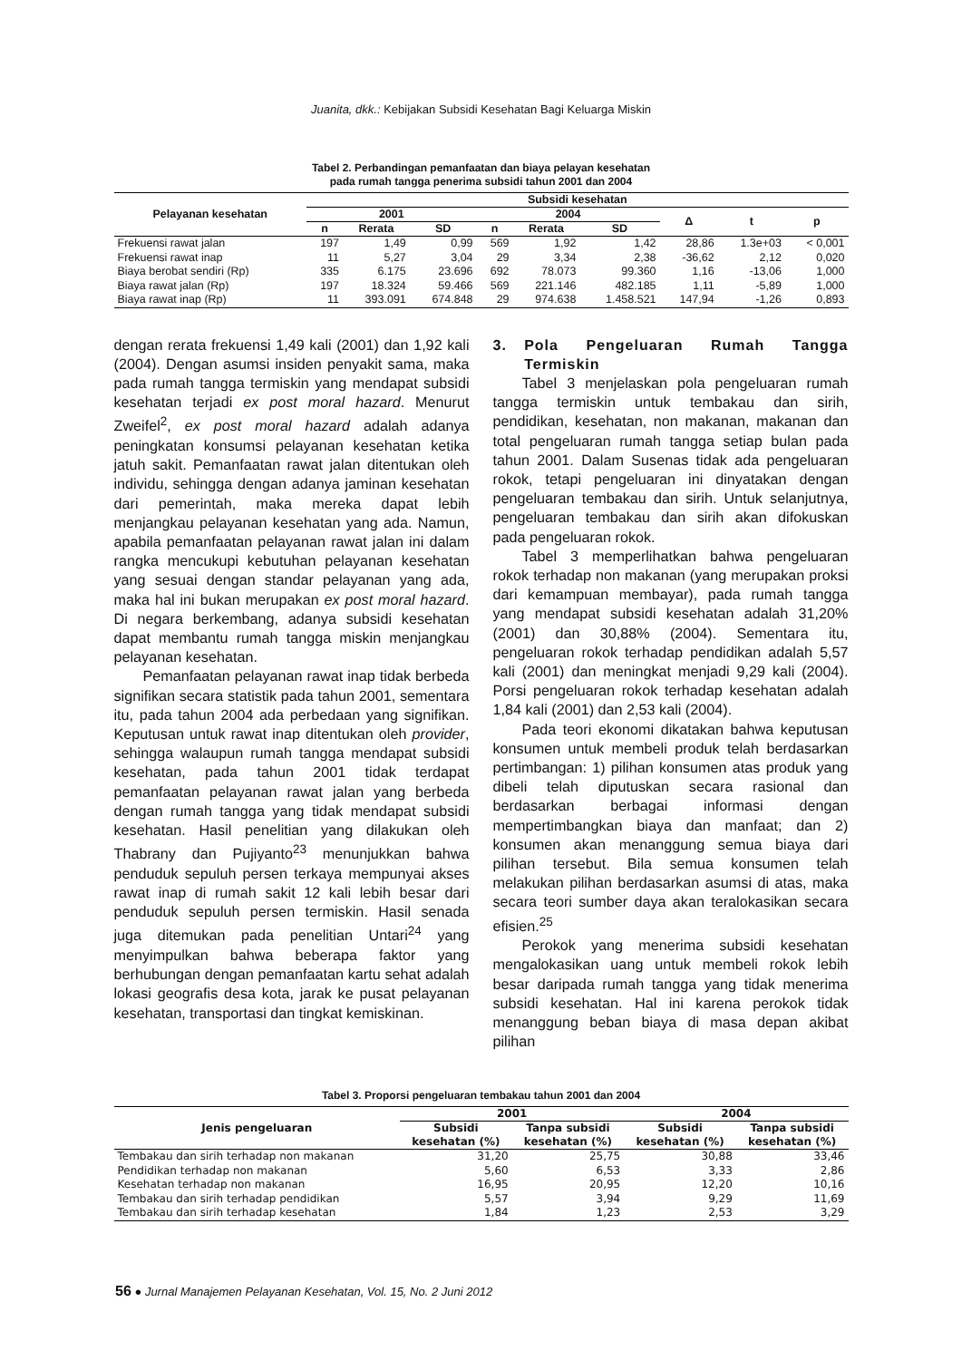Juanita, dkk.: Kebijakan Subsidi Kesehatan Bagi Keluarga Miskin
Tabel 2. Perbandingan pemanfaatan dan biaya pelayan kesehatan
pada rumah tangga penerima subsidi tahun 2001 dan 2004
| Pelayanan kesehatan | Subsidi kesehatan | | | | | | | | |
| --- | --- | --- | --- | --- | --- | --- | --- | --- | --- |
| | 2001 | | | 2004 | | | Δ | t | p |
| | n | Rerata | SD | n | Rerata | SD | | | |
| Frekuensi rawat jalan | 197 | 1,49 | 0,99 | 569 | 1,92 | 1,42 | 28,86 | 1.3e+03 | < 0,001 |
| Frekuensi rawat inap | 11 | 5,27 | 3,04 | 29 | 3,34 | 2,38 | -36,62 | 2,12 | 0,020 |
| Biaya berobat sendiri (Rp) | 335 | 6.175 | 23.696 | 692 | 78.073 | 99.360 | 1,16 | -13,06 | 1,000 |
| Biaya rawat jalan (Rp) | 197 | 18.324 | 59.466 | 569 | 221.146 | 482.185 | 1,11 | -5,89 | 1,000 |
| Biaya rawat inap (Rp) | 11 | 393.091 | 674.848 | 29 | 974.638 | 1.458.521 | 147,94 | -1,26 | 0,893 |
dengan rerata frekuensi 1,49 kali (2001) dan 1,92 kali (2004). Dengan asumsi insiden penyakit sama, maka pada rumah tangga termiskin yang mendapat subsidi kesehatan terjadi ex post moral hazard. Menurut Zweifel<sup>2</sup>, ex post moral hazard adalah adanya peningkatan konsumsi pelayanan kesehatan ketika jatuh sakit. Pemanfaatan rawat jalan ditentukan oleh individu, sehingga dengan adanya jaminan kesehatan dari pemerintah, maka mereka dapat lebih menjangkau pelayanan kesehatan yang ada. Namun, apabila pemanfaatan pelayanan rawat jalan ini dalam rangka mencukupi kebutuhan pelayanan kesehatan yang sesuai dengan standar pelayanan yang ada, maka hal ini bukan merupakan ex post moral hazard. Di negara berkembang, adanya subsidi kesehatan dapat membantu rumah tangga miskin menjangkau pelayanan kesehatan.
Pemanfaatan pelayanan rawat inap tidak berbeda signifikan secara statistik pada tahun 2001, sementara itu, pada tahun 2004 ada perbedaan yang signifikan. Keputusan untuk rawat inap ditentukan oleh provider, sehingga walaupun rumah tangga mendapat subsidi kesehatan, pada tahun 2001 tidak terdapat pemanfaatan pelayanan rawat jalan yang berbeda dengan rumah tangga yang tidak mendapat subsidi kesehatan. Hasil penelitian yang dilakukan oleh Thabrany dan Pujiyanto<sup>23</sup> menunjukkan bahwa penduduk sepuluh persen terkaya mempunyai akses rawat inap di rumah sakit 12 kali lebih besar dari penduduk sepuluh persen termiskin. Hasil senada juga ditemukan pada penelitian Untari<sup>24</sup> yang menyimpulkan bahwa beberapa faktor yang berhubungan dengan pemanfaatan kartu sehat adalah lokasi geografis desa kota, jarak ke pusat pelayanan kesehatan, transportasi dan tingkat kemiskinan.
3. Pola Pengeluaran Rumah Tangga Termiskin
Tabel 3 menjelaskan pola pengeluaran rumah tangga termiskin untuk tembakau dan sirih, pendidikan, kesehatan, non makanan, makanan dan total pengeluaran rumah tangga setiap bulan pada tahun 2001. Dalam Susenas tidak ada pengeluaran rokok, tetapi pengeluaran ini dinyatakan dengan pengeluaran tembakau dan sirih. Untuk selanjutnya, pengeluaran tembakau dan sirih akan difokuskan pada pengeluaran rokok.
Tabel 3 memperlihatkan bahwa pengeluaran rokok terhadap non makanan (yang merupakan proksi dari kemampuan membayar), pada rumah tangga yang mendapat subsidi kesehatan adalah 31,20% (2001) dan 30,88% (2004). Sementara itu, pengeluaran rokok terhadap pendidikan adalah 5,57 kali (2001) dan meningkat menjadi 9,29 kali (2004). Porsi pengeluaran rokok terhadap kesehatan adalah 1,84 kali (2001) dan 2,53 kali (2004).
Pada teori ekonomi dikatakan bahwa keputusan konsumen untuk membeli produk telah berdasarkan pertimbangan: 1) pilihan konsumen atas produk yang dibeli telah diputuskan secara rasional dan berdasarkan berbagai informasi dengan mempertimbangkan biaya dan manfaat; dan 2) konsumen akan menanggung semua biaya dari pilihan tersebut. Bila semua konsumen telah melakukan pilihan berdasarkan asumsi di atas, maka secara teori sumber daya akan teralokasikan secara efisien.<sup>25</sup>
Perokok yang menerima subsidi kesehatan mengalokasikan uang untuk membeli rokok lebih besar daripada rumah tangga yang tidak menerima subsidi kesehatan. Hal ini karena perokok tidak menanggung beban biaya di masa depan akibat pilihan
Tabel 3. Proporsi pengeluaran tembakau tahun 2001 dan 2004
| Jenis pengeluaran | 2001 | | 2004 | |
| --- | --- | --- | --- | --- |
| | Subsidi kesehatan (%) | Tanpa subsidi kesehatan (%) | Subsidi kesehatan (%) | Tanpa subsidi kesehatan (%) |
| Tembakau dan sirih terhadap non makanan | 31,20 | 25,75 | 30,88 | 33,46 |
| Pendidikan terhadap non makanan | 5,60 | 6,53 | 3,33 | 2,86 |
| Kesehatan terhadap non makanan | 16,95 | 20,95 | 12,20 | 10,16 |
| Tembakau dan sirih terhadap pendidikan | 5,57 | 3,94 | 9,29 | 11,69 |
| Tembakau dan sirih terhadap kesehatan | 1,84 | 1,23 | 2,53 | 3,29 |
56 ● Jurnal Manajemen Pelayanan Kesehatan, Vol. 15, No. 2 Juni 2012